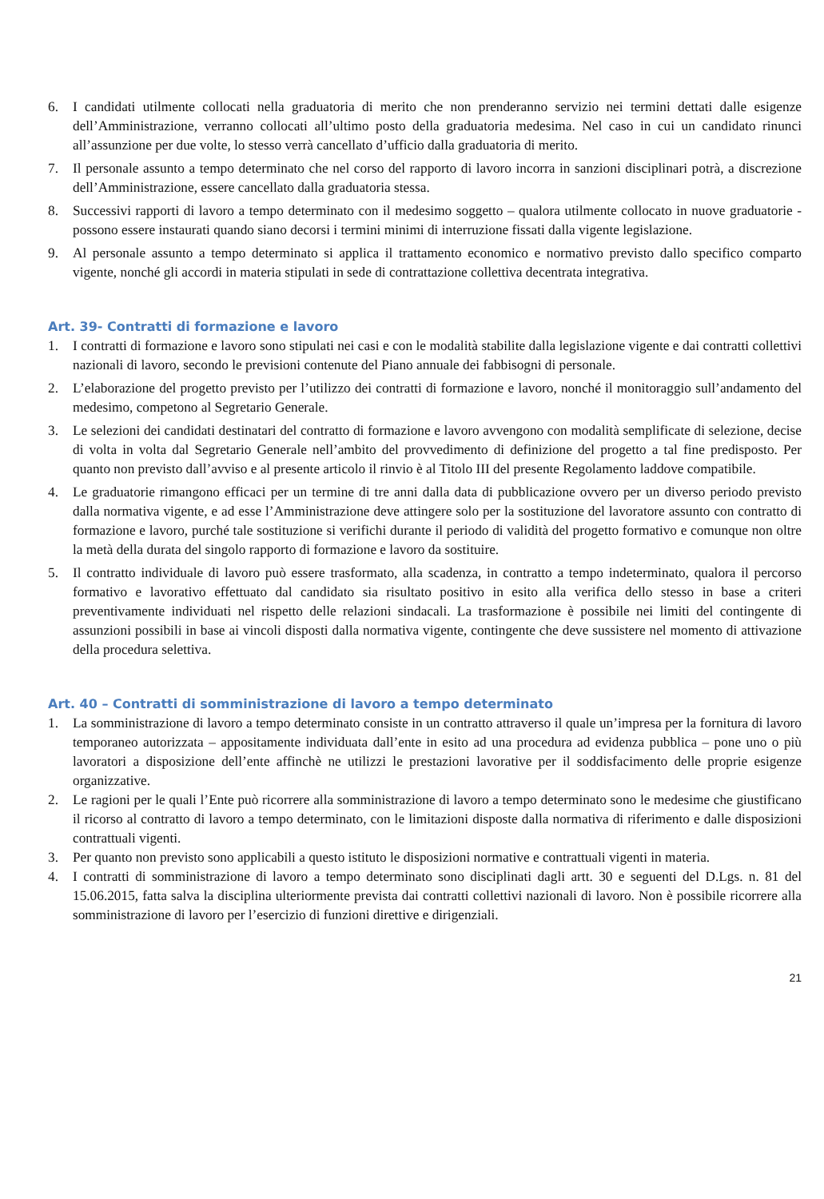6. I candidati utilmente collocati nella graduatoria di merito che non prenderanno servizio nei termini dettati dalle esigenze dell’Amministrazione, verranno collocati all’ultimo posto della graduatoria medesima. Nel caso in cui un candidato rinunci all’assunzione per due volte, lo stesso verrà cancellato d’ufficio dalla graduatoria di merito.
7. Il personale assunto a tempo determinato che nel corso del rapporto di lavoro incorra in sanzioni disciplinari potrà, a discrezione dell’Amministrazione, essere cancellato dalla graduatoria stessa.
8. Successivi rapporti di lavoro a tempo determinato con il medesimo soggetto – qualora utilmente collocato in nuove graduatorie - possono essere instaurati quando siano decorsi i termini minimi di interruzione fissati dalla vigente legislazione.
9. Al personale assunto a tempo determinato si applica il trattamento economico e normativo previsto dallo specifico comparto vigente, nonché gli accordi in materia stipulati in sede di contrattazione collettiva decentrata integrativa.
Art. 39- Contratti di formazione e lavoro
1. I contratti di formazione e lavoro sono stipulati nei casi e con le modalità stabilite dalla legislazione vigente e dai contratti collettivi nazionali di lavoro, secondo le previsioni contenute del Piano annuale dei fabbisogni di personale.
2. L’elaborazione del progetto previsto per l’utilizzo dei contratti di formazione e lavoro, nonché il monitoraggio sull’andamento del medesimo, competono al Segretario Generale.
3. Le selezioni dei candidati destinatari del contratto di formazione e lavoro avvengono con modalità semplificate di selezione, decise di volta in volta dal Segretario Generale nell’ambito del provvedimento di definizione del progetto a tal fine predisposto. Per quanto non previsto dall’avviso e al presente articolo il rinvio è al Titolo III del presente Regolamento laddove compatibile.
4. Le graduatorie rimangono efficaci per un termine di tre anni dalla data di pubblicazione ovvero per un diverso periodo previsto dalla normativa vigente, e ad esse l’Amministrazione deve attingere solo per la sostituzione del lavoratore assunto con contratto di formazione e lavoro, purché tale sostituzione si verifichi durante il periodo di validità del progetto formativo e comunque non oltre la metà della durata del singolo rapporto di formazione e lavoro da sostituire.
5. Il contratto individuale di lavoro può essere trasformato, alla scadenza, in contratto a tempo indeterminato, qualora il percorso formativo e lavorativo effettuato dal candidato sia risultato positivo in esito alla verifica dello stesso in base a criteri preventivamente individuati nel rispetto delle relazioni sindacali. La trasformazione è possibile nei limiti del contingente di assunzioni possibili in base ai vincoli disposti dalla normativa vigente, contingente che deve sussistere nel momento di attivazione della procedura selettiva.
Art. 40 – Contratti di somministrazione di lavoro a tempo determinato
1. La somministrazione di lavoro a tempo determinato consiste in un contratto attraverso il quale un’impresa per la fornitura di lavoro temporaneo autorizzata – appositamente individuata dall’ente in esito ad una procedura ad evidenza pubblica – pone uno o più lavoratori a disposizione dell’ente affinchè ne utilizzi le prestazioni lavorative per il soddisfacimento delle proprie esigenze organizzative.
2. Le ragioni per le quali l’Ente può ricorrere alla somministrazione di lavoro a tempo determinato sono le medesime che giustificano il ricorso al contratto di lavoro a tempo determinato, con le limitazioni disposte dalla normativa di riferimento e dalle disposizioni contrattuali vigenti.
3. Per quanto non previsto sono applicabili a questo istituto le disposizioni normative e contrattuali vigenti in materia.
4. I contratti di somministrazione di lavoro a tempo determinato sono disciplinati dagli artt. 30 e seguenti del D.Lgs. n. 81 del 15.06.2015, fatta salva la disciplina ulteriormente prevista dai contratti collettivi nazionali di lavoro. Non è possibile ricorrere alla somministrazione di lavoro per l’esercizio di funzioni direttive e dirigenziali.
21